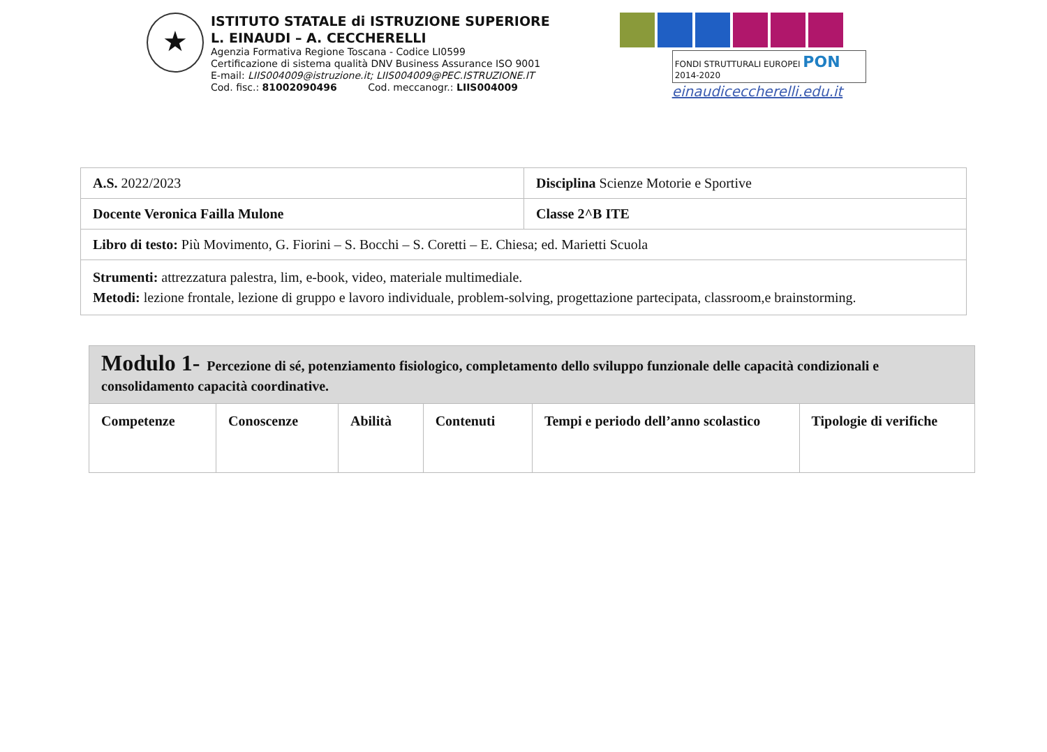★
ISTITUTO STATALE di ISTRUZIONE SUPERIORE
L. EINAUDI – A. CECCHERELLI
Agenzia Formativa Regione Toscana - Codice LI0599
Certificazione di sistema qualità DNV Business Assurance ISO 9001
E-mail: LIIS004009@istruzione.it; LIIS004009@PEC.ISTRUZIONE.IT
Cod. fisc.: 81002090496 Cod. meccanogr.: LIIS004009
FONDI STRUTTURALI EUROPEI PON 2014-2020
einaudiceccherelli.edu.it
| A.S. 2022/2023 | Disciplina Scienze Motorie e Sportive |
| Docente Veronica Failla Mulone | Classe 2^B ITE |
| Libro di testo: Più Movimento, G. Fiorini – S. Bocchi – S. Coretti – E. Chiesa; ed. Marietti Scuola | |
| Strumenti: attrezzatura palestra, lim, e-book, video, materiale multimediale. Metodi: lezione frontale, lezione di gruppo e lavoro individuale, problem-solving, progettazione partecipata, classroom,e brainstorming. | |
| Modulo 1- Percezione di sé, potenziamento fisiologico, completamento dello sviluppo funzionale delle capacità condizionali e consolidamento capacità coordinative. | | | | | |
| --- | --- | --- | --- | --- | --- |
| Competenze | Conoscenze | Abilità | Contenuti | Tempi e periodo dell’anno scolastico | Tipologie di verifiche |